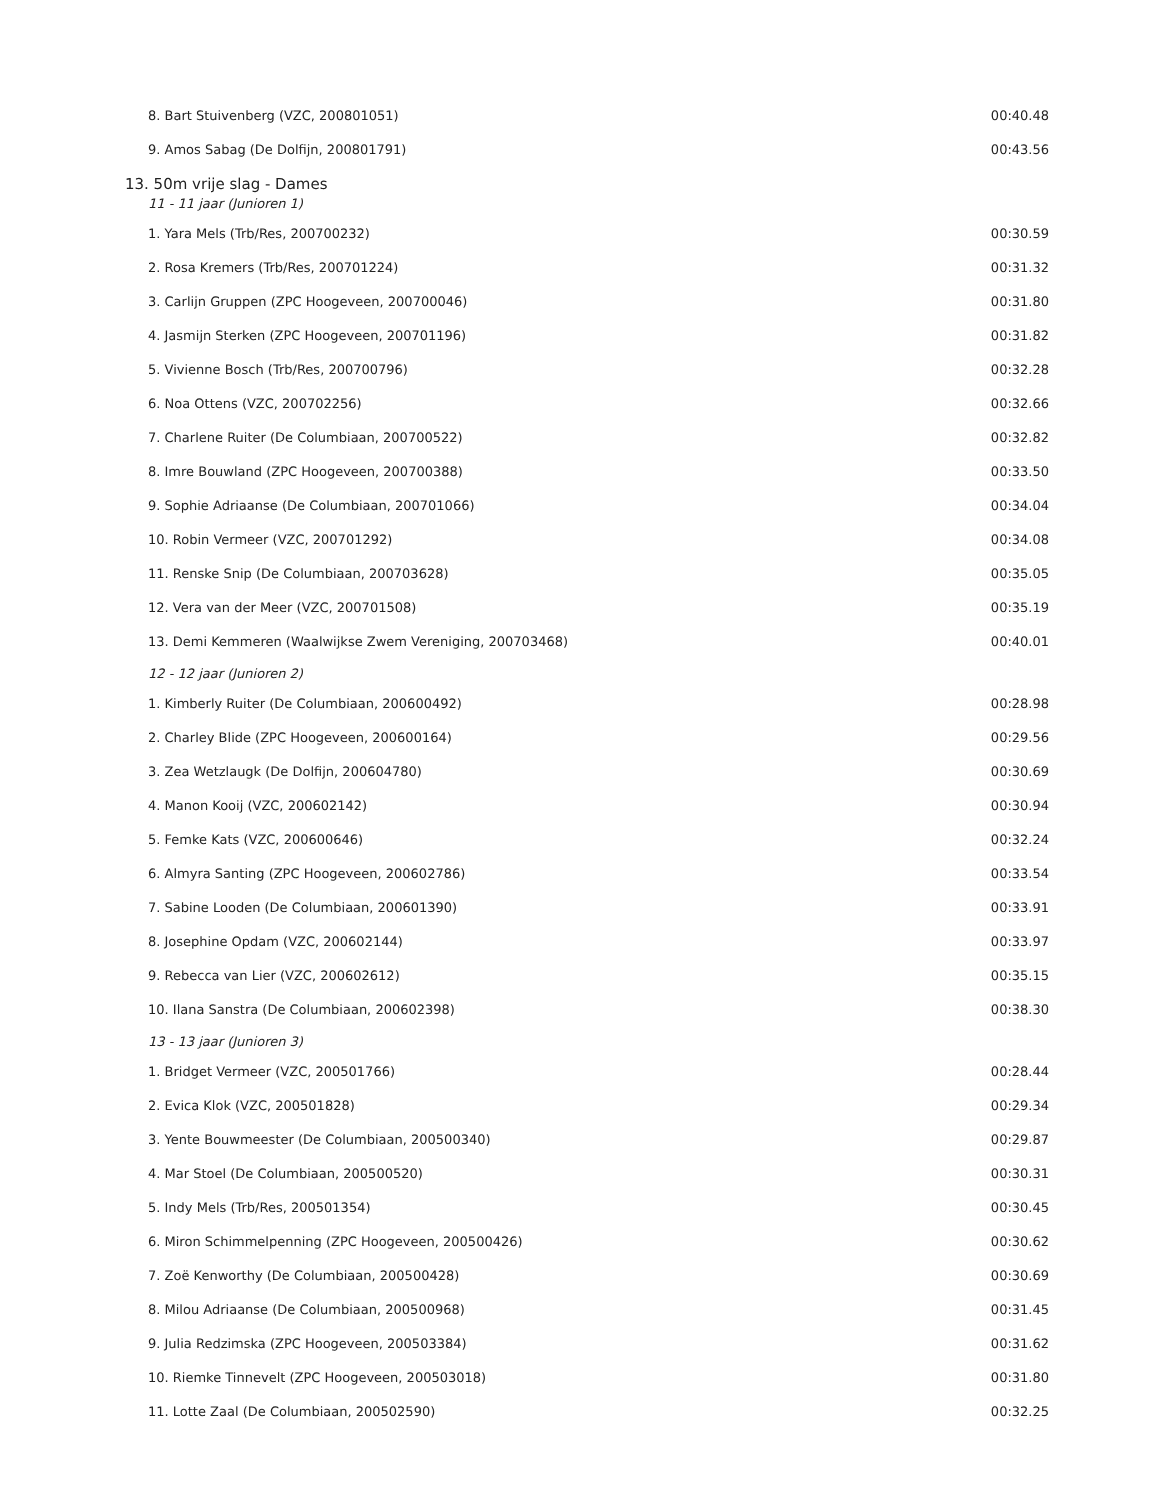| 8. Bart Stuivenberg (VZC, 200801051) | 00:40.48 |
| 9. Amos Sabag (De Dolfijn, 200801791) | 00:43.56 |
| 13. 50m vrije slag - Dames | |
| 11 - 11 jaar (Junioren 1) | |
| 1. Yara Mels (Trb/Res, 200700232) | 00:30.59 |
| 2. Rosa Kremers (Trb/Res, 200701224) | 00:31.32 |
| 3. Carlijn Gruppen (ZPC Hoogeveen, 200700046) | 00:31.80 |
| 4. Jasmijn Sterken (ZPC Hoogeveen, 200701196) | 00:31.82 |
| 5. Vivienne Bosch (Trb/Res, 200700796) | 00:32.28 |
| 6. Noa Ottens (VZC, 200702256) | 00:32.66 |
| 7. Charlene Ruiter (De Columbiaan, 200700522) | 00:32.82 |
| 8. Imre Bouwland (ZPC Hoogeveen, 200700388) | 00:33.50 |
| 9. Sophie Adriaanse (De Columbiaan, 200701066) | 00:34.04 |
| 10. Robin Vermeer (VZC, 200701292) | 00:34.08 |
| 11. Renske Snip (De Columbiaan, 200703628) | 00:35.05 |
| 12. Vera van der Meer (VZC, 200701508) | 00:35.19 |
| 13. Demi Kemmeren (Waalwijkse Zwem Vereniging, 200703468) | 00:40.01 |
| 12 - 12 jaar (Junioren 2) | |
| 1. Kimberly Ruiter (De Columbiaan, 200600492) | 00:28.98 |
| 2. Charley Blide (ZPC Hoogeveen, 200600164) | 00:29.56 |
| 3. Zea Wetzlaugk (De Dolfijn, 200604780) | 00:30.69 |
| 4. Manon Kooij (VZC, 200602142) | 00:30.94 |
| 5. Femke Kats (VZC, 200600646) | 00:32.24 |
| 6. Almyra Santing (ZPC Hoogeveen, 200602786) | 00:33.54 |
| 7. Sabine Looden (De Columbiaan, 200601390) | 00:33.91 |
| 8. Josephine Opdam (VZC, 200602144) | 00:33.97 |
| 9. Rebecca van Lier (VZC, 200602612) | 00:35.15 |
| 10. Ilana Sanstra (De Columbiaan, 200602398) | 00:38.30 |
| 13 - 13 jaar (Junioren 3) | |
| 1. Bridget Vermeer (VZC, 200501766) | 00:28.44 |
| 2. Evica Klok (VZC, 200501828) | 00:29.34 |
| 3. Yente Bouwmeester (De Columbiaan, 200500340) | 00:29.87 |
| 4. Mar Stoel (De Columbiaan, 200500520) | 00:30.31 |
| 5. Indy Mels (Trb/Res, 200501354) | 00:30.45 |
| 6. Miron Schimmelpenning (ZPC Hoogeveen, 200500426) | 00:30.62 |
| 7. Zoë Kenworthy (De Columbiaan, 200500428) | 00:30.69 |
| 8. Milou Adriaanse (De Columbiaan, 200500968) | 00:31.45 |
| 9. Julia Redzimska (ZPC Hoogeveen, 200503384) | 00:31.62 |
| 10. Riemke Tinnevelt (ZPC Hoogeveen, 200503018) | 00:31.80 |
| 11. Lotte Zaal (De Columbiaan, 200502590) | 00:32.25 |